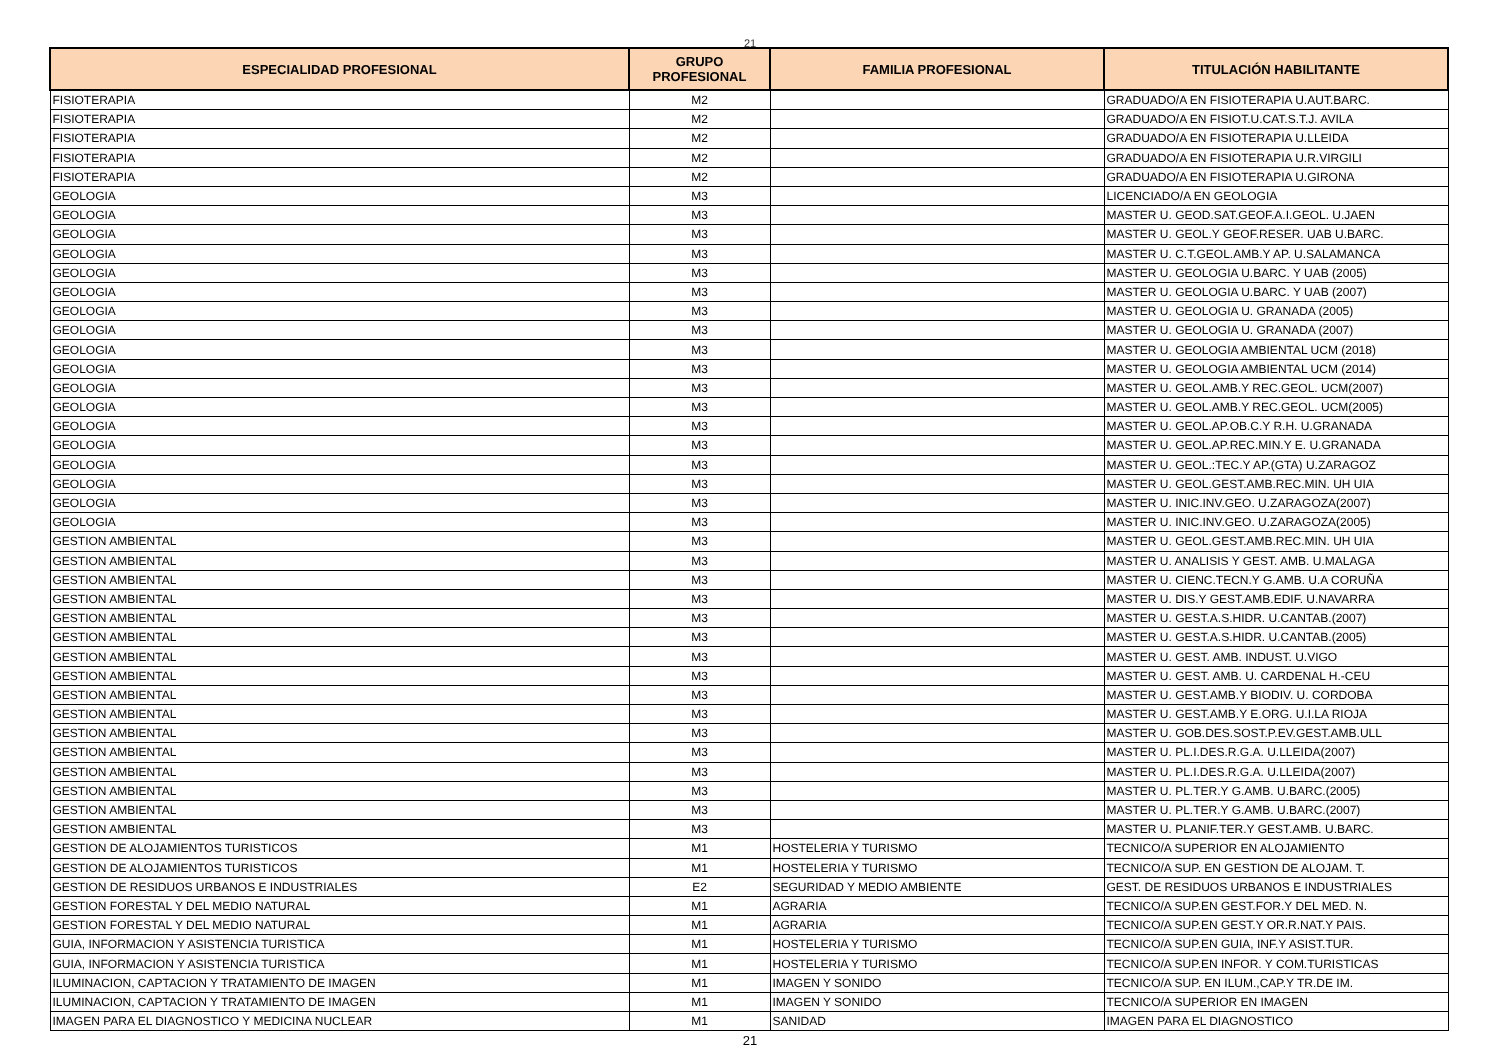21
| ESPECIALIDAD PROFESIONAL | GRUPO PROFESIONAL | FAMILIA PROFESIONAL | TITULACIÓN HABILITANTE |
| --- | --- | --- | --- |
| FISIOTERAPIA | M2 | | GRADUADO/A EN FISIOTERAPIA U.AUT.BARC. |
| FISIOTERAPIA | M2 | | GRADUADO/A EN FISIOT.U.CAT.S.T.J. AVILA |
| FISIOTERAPIA | M2 | | GRADUADO/A EN FISIOTERAPIA U.LLEIDA |
| FISIOTERAPIA | M2 | | GRADUADO/A EN FISIOTERAPIA U.R.VIRGILI |
| FISIOTERAPIA | M2 | | GRADUADO/A EN FISIOTERAPIA U.GIRONA |
| GEOLOGIA | M3 | | LICENCIADO/A EN GEOLOGIA |
| GEOLOGIA | M3 | | MASTER U. GEOD.SAT.GEOF.A.I.GEOL. U.JAEN |
| GEOLOGIA | M3 | | MASTER U. GEOL.Y GEOF.RESER. UAB U.BARC. |
| GEOLOGIA | M3 | | MASTER U. C.T.GEOL.AMB.Y AP. U.SALAMANCA |
| GEOLOGIA | M3 | | MASTER U. GEOLOGIA U.BARC. Y UAB (2005) |
| GEOLOGIA | M3 | | MASTER U. GEOLOGIA U.BARC. Y UAB (2007) |
| GEOLOGIA | M3 | | MASTER U. GEOLOGIA U. GRANADA (2005) |
| GEOLOGIA | M3 | | MASTER U. GEOLOGIA U. GRANADA (2007) |
| GEOLOGIA | M3 | | MASTER U. GEOLOGIA AMBIENTAL UCM (2018) |
| GEOLOGIA | M3 | | MASTER U. GEOLOGIA AMBIENTAL UCM (2014) |
| GEOLOGIA | M3 | | MASTER U. GEOL.AMB.Y REC.GEOL. UCM(2007) |
| GEOLOGIA | M3 | | MASTER U. GEOL.AMB.Y REC.GEOL. UCM(2005) |
| GEOLOGIA | M3 | | MASTER U. GEOL.AP.OB.C.Y R.H. U.GRANADA |
| GEOLOGIA | M3 | | MASTER U. GEOL.AP.REC.MIN.Y E. U.GRANADA |
| GEOLOGIA | M3 | | MASTER U. GEOL.:TEC.Y AP.(GTA) U.ZARAGOZ |
| GEOLOGIA | M3 | | MASTER U. GEOL.GEST.AMB.REC.MIN. UH UIA |
| GEOLOGIA | M3 | | MASTER U. INIC.INV.GEO. U.ZARAGOZA(2007) |
| GEOLOGIA | M3 | | MASTER U. INIC.INV.GEO. U.ZARAGOZA(2005) |
| GESTION AMBIENTAL | M3 | | MASTER U. GEOL.GEST.AMB.REC.MIN. UH UIA |
| GESTION AMBIENTAL | M3 | | MASTER U. ANALISIS Y GEST. AMB. U.MALAGA |
| GESTION AMBIENTAL | M3 | | MASTER U. CIENC.TECN.Y G.AMB. U.A CORUÑA |
| GESTION AMBIENTAL | M3 | | MASTER U. DIS.Y GEST.AMB.EDIF. U.NAVARRA |
| GESTION AMBIENTAL | M3 | | MASTER U. GEST.A.S.HIDR. U.CANTAB.(2007) |
| GESTION AMBIENTAL | M3 | | MASTER U. GEST.A.S.HIDR. U.CANTAB.(2005) |
| GESTION AMBIENTAL | M3 | | MASTER U. GEST. AMB. INDUST. U.VIGO |
| GESTION AMBIENTAL | M3 | | MASTER U. GEST. AMB. U. CARDENAL H.-CEU |
| GESTION AMBIENTAL | M3 | | MASTER U. GEST.AMB.Y BIODIV. U. CORDOBA |
| GESTION AMBIENTAL | M3 | | MASTER U. GEST.AMB.Y E.ORG. U.I.LA RIOJA |
| GESTION AMBIENTAL | M3 | | MASTER U. GOB.DES.SOST.P.EV.GEST.AMB.ULL |
| GESTION AMBIENTAL | M3 | | MASTER U. PL.I.DES.R.G.A. U.LLEIDA(2007) |
| GESTION AMBIENTAL | M3 | | MASTER U. PL.I.DES.R.G.A. U.LLEIDA(2007) |
| GESTION AMBIENTAL | M3 | | MASTER U. PL.TER.Y G.AMB. U.BARC.(2005) |
| GESTION AMBIENTAL | M3 | | MASTER U. PL.TER.Y G.AMB. U.BARC.(2007) |
| GESTION AMBIENTAL | M3 | | MASTER U. PLANIF.TER.Y GEST.AMB. U.BARC. |
| GESTION DE ALOJAMIENTOS TURISTICOS | M1 | HOSTELERIA Y TURISMO | TECNICO/A SUPERIOR EN ALOJAMIENTO |
| GESTION DE ALOJAMIENTOS TURISTICOS | M1 | HOSTELERIA Y TURISMO | TECNICO/A SUP. EN GESTION DE ALOJAM. T. |
| GESTION DE RESIDUOS URBANOS E INDUSTRIALES | E2 | SEGURIDAD Y MEDIO AMBIENTE | GEST. DE RESIDUOS URBANOS E INDUSTRIALES |
| GESTION FORESTAL Y DEL MEDIO NATURAL | M1 | AGRARIA | TECNICO/A SUP.EN GEST.FOR.Y DEL MED. N. |
| GESTION FORESTAL Y DEL MEDIO NATURAL | M1 | AGRARIA | TECNICO/A SUP.EN GEST.Y OR.R.NAT.Y PAIS. |
| GUIA, INFORMACION Y ASISTENCIA TURISTICA | M1 | HOSTELERIA Y TURISMO | TECNICO/A SUP.EN GUIA, INF.Y ASIST.TUR. |
| GUIA, INFORMACION Y ASISTENCIA TURISTICA | M1 | HOSTELERIA Y TURISMO | TECNICO/A SUP.EN INFOR. Y COM.TURISTICAS |
| ILUMINACION, CAPTACION Y TRATAMIENTO DE IMAGEN | M1 | IMAGEN Y SONIDO | TECNICO/A SUP. EN ILUM.,CAP.Y TR.DE IM. |
| ILUMINACION, CAPTACION Y TRATAMIENTO DE IMAGEN | M1 | IMAGEN Y SONIDO | TECNICO/A SUPERIOR EN IMAGEN |
| IMAGEN PARA EL DIAGNOSTICO Y MEDICINA NUCLEAR | M1 | SANIDAD | IMAGEN PARA EL DIAGNOSTICO |
21